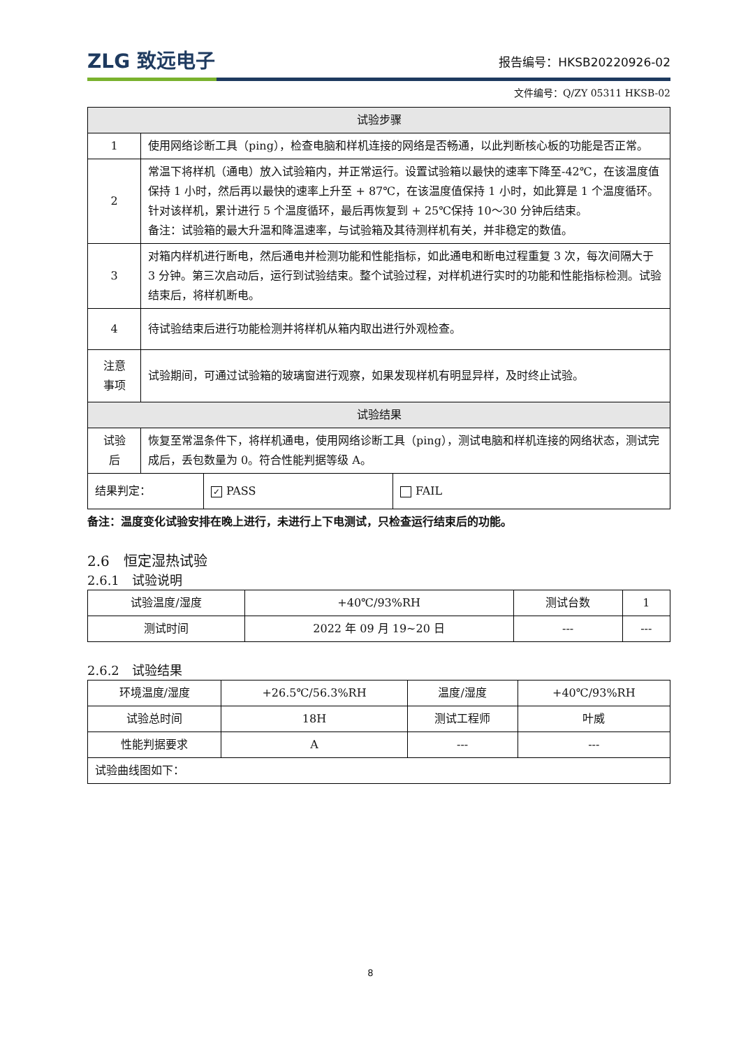ZLG 致远电子 报告编号：HKSB20220926-02
文件编号：Q/ZY 05311 HKSB-02
| 试验步骤 | |
| --- | --- |
| 1 | 使用网络诊断工具（ping），检查电脑和样机连接的网络是否畅通，以此判断核心板的功能是否正常。 |
| 2 | 常温下将样机（通电）放入试验箱内，并正常运行。设置试验箱以最快的速率下降至-42℃，在该温度值保持 1 小时，然后再以最快的速率上升至 + 87℃，在该温度值保持 1 小时，如此算是 1 个温度循环。针对该样机，累计进行 5 个温度循环，最后再恢复到 + 25℃保持 10～30 分钟后结束。 备注：试验箱的最大升温和降温速率，与试验箱及其待测样机有关，并非稳定的数值。 |
| 3 | 对箱内样机进行断电，然后通电并检测功能和性能指标，如此通电和断电过程重复 3 次，每次间隔大于 3 分钟。第三次启动后，运行到试验结束。整个试验过程，对样机进行实时的功能和性能指标检测。试验结束后，将样机断电。 |
| 4 | 待试验结束后进行功能检测并将样机从箱内取出进行外观检查。 |
| 注意 事项 | 试验期间，可通过试验箱的玻璃窗进行观察，如果发现样机有明显异样，及时终止试验。 |
| 试验结果 | |
| 试验 后 | 恢复至常温条件下，将样机通电，使用网络诊断工具（ping），测试电脑和样机连接的网络状态，测试完成后，丢包数量为 0。符合性能判据等级 A。 |
| 结果判定： | ✓ PASS | FAIL |
备注：温度变化试验安排在晚上进行，未进行上下电测试，只检查运行结束后的功能。
2.6　恒定湿热试验
2.6.1　试验说明
| 试验温度/湿度 | +40℃/93%RH | 测试台数 | 1 |
| 测试时间 | 2022 年 09 月 19~20 日 | --- | --- |
2.6.2　试验结果
| 环境温度/湿度 | +26.5℃/56.3%RH | 温度/湿度 | +40℃/93%RH |
| 试验总时间 | 18H | 测试工程师 | 叶威 |
| 性能判据要求 | A | --- | --- |
| 试验曲线图如下： | | | |
8